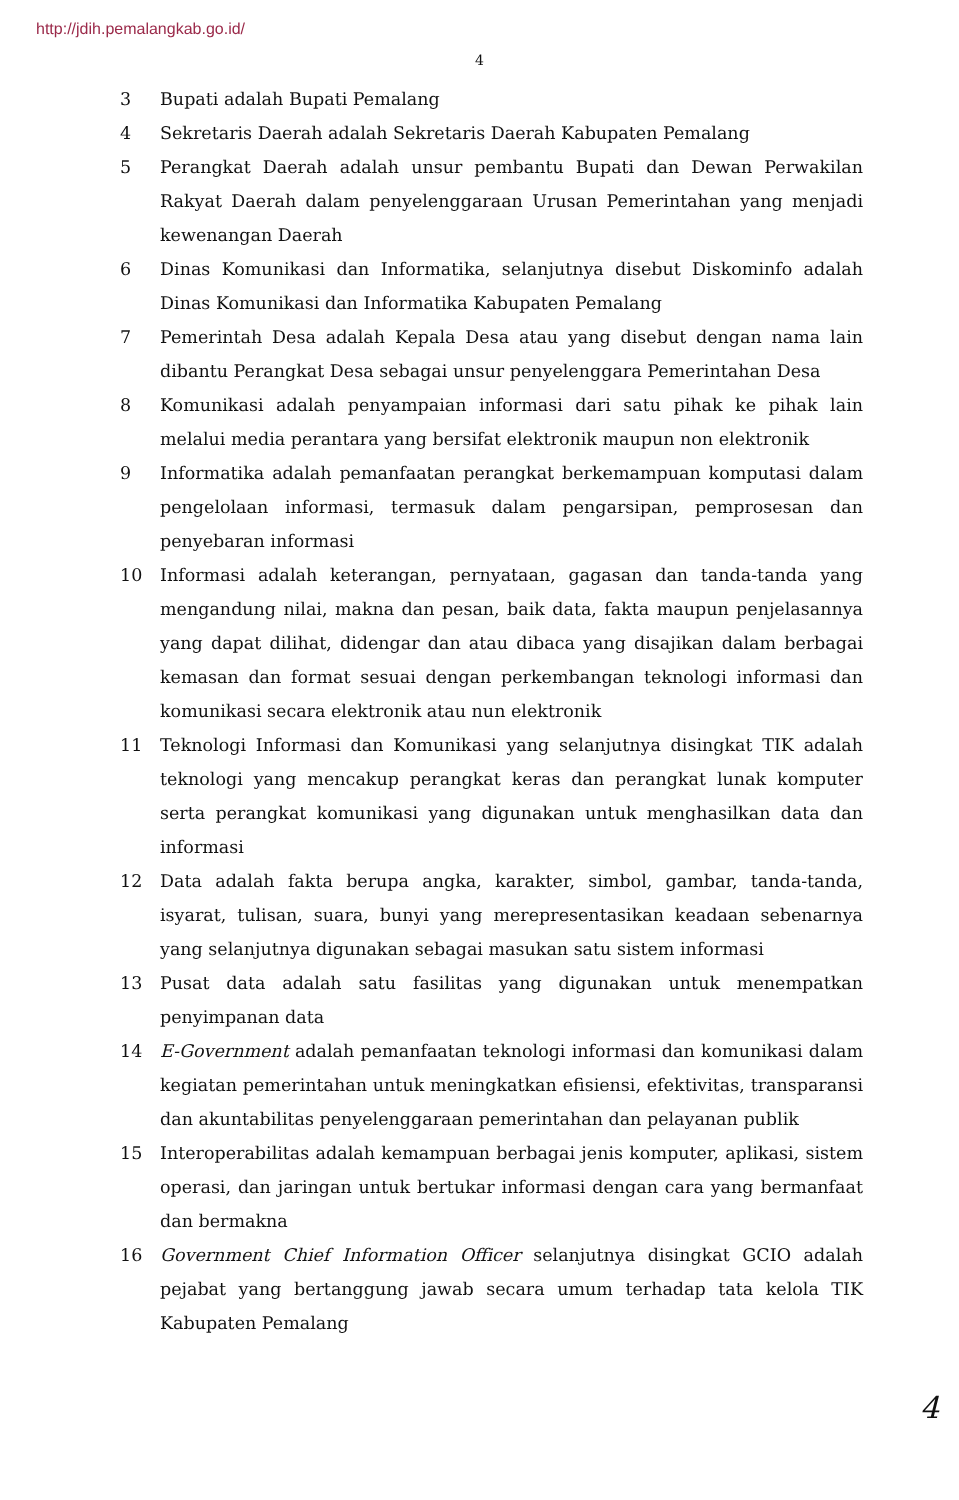http://jdih.pemalangkab.go.id/
4
3 Bupati adalah Bupati Pemalang
4 Sekretaris Daerah adalah Sekretaris Daerah Kabupaten Pemalang
5 Perangkat Daerah adalah unsur pembantu Bupati dan Dewan Perwakilan Rakyat Daerah dalam penyelenggaraan Urusan Pemerintahan yang menjadi kewenangan Daerah
6 Dinas Komunikasi dan Informatika, selanjutnya disebut Diskominfo adalah Dinas Komunikasi dan Informatika Kabupaten Pemalang
7 Pemerintah Desa adalah Kepala Desa atau yang disebut dengan nama lain dibantu Perangkat Desa sebagai unsur penyelenggara Pemerintahan Desa
8 Komunikasi adalah penyampaian informasi dari satu pihak ke pihak lain melalui media perantara yang bersifat elektronik maupun non elektronik
9 Informatika adalah pemanfaatan perangkat berkemampuan komputasi dalam pengelolaan informasi, termasuk dalam pengarsipan, pemprosesan dan penyebaran informasi
10 Informasi adalah keterangan, pernyataan, gagasan dan tanda-tanda yang mengandung nilai, makna dan pesan, baik data, fakta maupun penjelasannya yang dapat dilihat, didengar dan atau dibaca yang disajikan dalam berbagai kemasan dan format sesuai dengan perkembangan teknologi informasi dan komunikasi secara elektronik atau nun elektronik
11 Teknologi Informasi dan Komunikasi yang selanjutnya disingkat TIK adalah teknologi yang mencakup perangkat keras dan perangkat lunak komputer serta perangkat komunikasi yang digunakan untuk menghasilkan data dan informasi
12 Data adalah fakta berupa angka, karakter, simbol, gambar, tanda-tanda, isyarat, tulisan, suara, bunyi yang merepresentasikan keadaan sebenarnya yang selanjutnya digunakan sebagai masukan satu sistem informasi
13 Pusat data adalah satu fasilitas yang digunakan untuk menempatkan penyimpanan data
14 E-Government adalah pemanfaatan teknologi informasi dan komunikasi dalam kegiatan pemerintahan untuk meningkatkan efisiensi, efektivitas, transparansi dan akuntabilitas penyelenggaraan pemerintahan dan pelayanan publik
15 Interoperabilitas adalah kemampuan berbagai jenis komputer, aplikasi, sistem operasi, dan jaringan untuk bertukar informasi dengan cara yang bermanfaat dan bermakna
16 Government Chief Information Officer selanjutnya disingkat GCIO adalah pejabat yang bertanggung jawab secara umum terhadap tata kelola TIK Kabupaten Pemalang
4